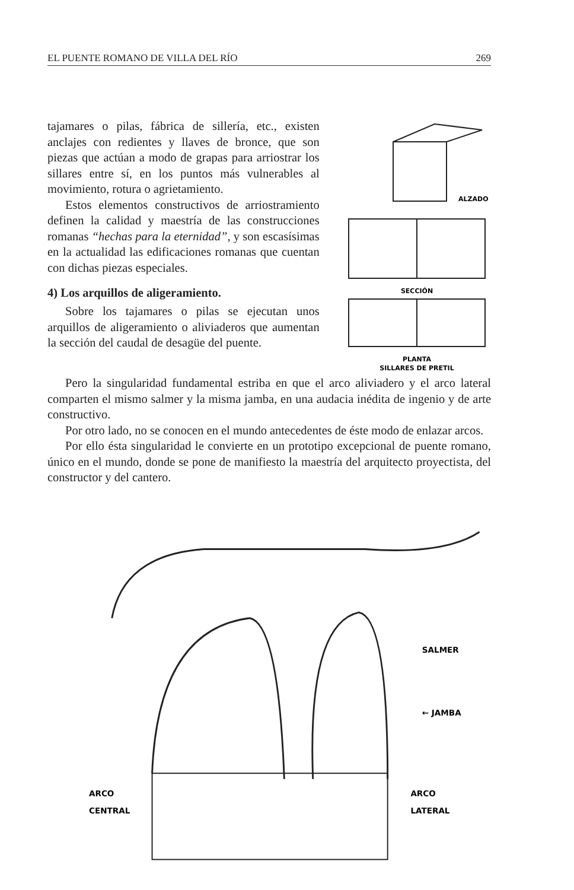EL PUENTE ROMANO DE VILLA DEL RÍO 269
tajamares o pilas, fábrica de sillería, etc., existen anclajes con redientes y llaves de bronce, que son piezas que actúan a modo de grapas para arriostrar los sillares entre sí, en los puntos más vulnerables al movimiento, rotura o agrietamiento.
Estos elementos constructivos de arriostramiento definen la calidad y maestría de las construcciones romanas “hechas para la eternidad”, y son escasísimas en la actualidad las edificaciones romanas que cuentan con dichas piezas especiales.
4) Los arquillos de aligeramiento.
Sobre los tajamares o pilas se ejecutan unos arquillos de aligeramiento o aliviaderos que aumentan la sección del caudal de desagüe del puente.
ALZADO
SECCIÓN
PLANTA
SILLARES DE PRETIL
Pero la singularidad fundamental estriba en que el arco aliviadero y el arco lateral comparten el mismo salmer y la misma jamba, en una audacia inédita de ingenio y de arte constructivo.
Por otro lado, no se conocen en el mundo antecedentes de éste modo de enlazar arcos.
Por ello ésta singularidad le convierte en un prototipo excepcional de puente romano, único en el mundo, donde se pone de manifiesto la maestría del arquitecto proyectista, del constructor y del cantero.
SALMER
← JAMBA
ARCO
CENTRAL
ARCO
LATERAL